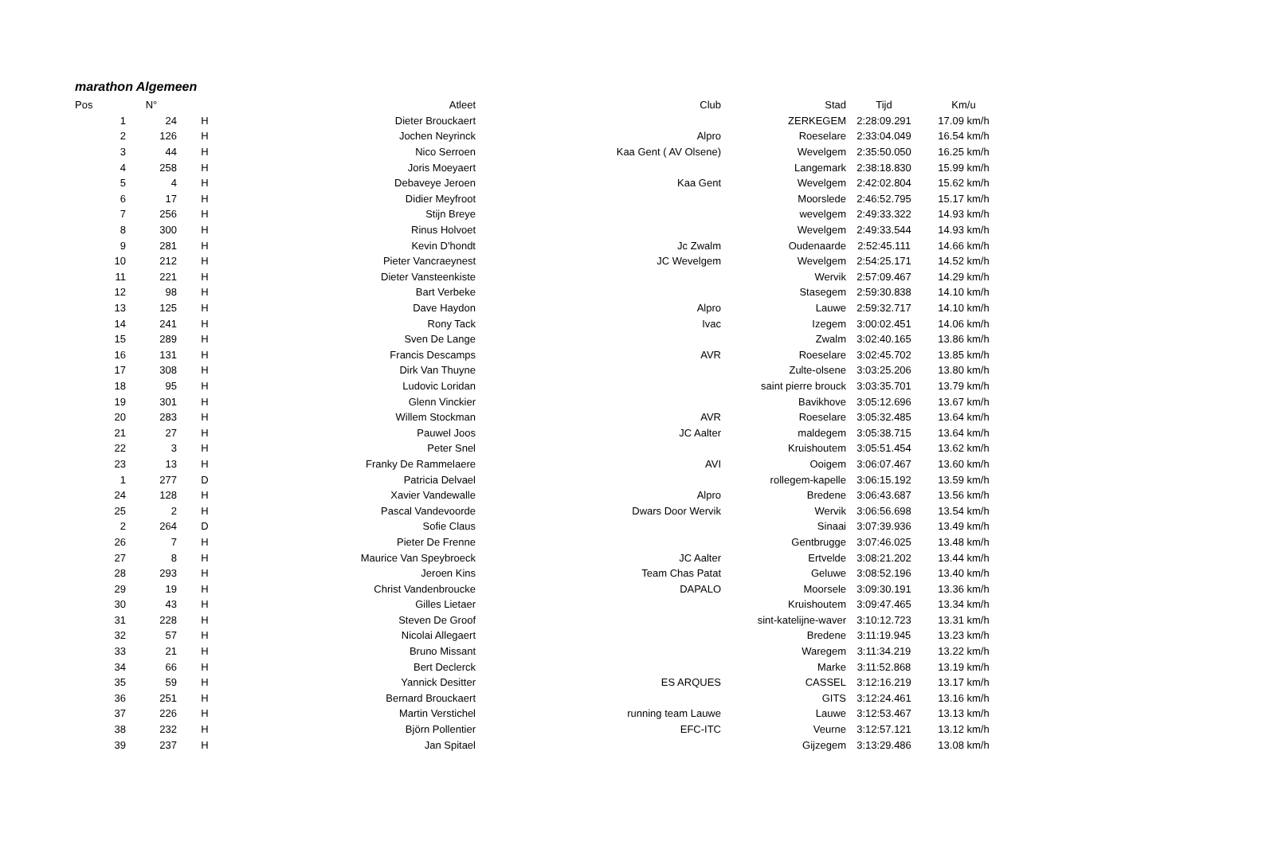marathon Algemeen
| Pos | N° | | | Atleet | Club | Stad | Tijd | Km/u |
| --- | --- | --- | --- | --- | --- | --- | --- | --- |
| 1 | 24 | H | | Dieter Brouckaert | | ZERKEGEM | 2:28:09.291 | 17.09 km/h |
| 2 | 126 | H | | Jochen Neyrinck | Alpro | Roeselare | 2:33:04.049 | 16.54 km/h |
| 3 | 44 | H | | Nico Serroen | Kaa Gent ( AV Olsene) | Wevelgem | 2:35:50.050 | 16.25 km/h |
| 4 | 258 | H | | Joris Moeyaert | | Langemark | 2:38:18.830 | 15.99 km/h |
| 5 | 4 | H | | Debaveye Jeroen | Kaa Gent | Wevelgem | 2:42:02.804 | 15.62 km/h |
| 6 | 17 | H | | Didier Meyfroot | | Moorslede | 2:46:52.795 | 15.17 km/h |
| 7 | 256 | H | | Stijn Breye | | wevelgem | 2:49:33.322 | 14.93 km/h |
| 8 | 300 | H | | Rinus Holvoet | | Wevelgem | 2:49:33.544 | 14.93 km/h |
| 9 | 281 | H | | Kevin D'hondt | Jc Zwalm | Oudenaarde | 2:52:45.111 | 14.66 km/h |
| 10 | 212 | H | | Pieter Vancraeynest | JC Wevelgem | Wevelgem | 2:54:25.171 | 14.52 km/h |
| 11 | 221 | H | | Dieter Vansteenkiste | | Wervik | 2:57:09.467 | 14.29 km/h |
| 12 | 98 | H | | Bart Verbeke | | Stasegem | 2:59:30.838 | 14.10 km/h |
| 13 | 125 | H | | Dave Haydon | Alpro | Lauwe | 2:59:32.717 | 14.10 km/h |
| 14 | 241 | H | | Rony Tack | Ivac | Izegem | 3:00:02.451 | 14.06 km/h |
| 15 | 289 | H | | Sven De Lange | | Zwalm | 3:02:40.165 | 13.86 km/h |
| 16 | 131 | H | | Francis Descamps | AVR | Roeselare | 3:02:45.702 | 13.85 km/h |
| 17 | 308 | H | | Dirk Van Thuyne | | Zulte-olsene | 3:03:25.206 | 13.80 km/h |
| 18 | 95 | H | | Ludovic Loridan | | saint pierre brouck | 3:03:35.701 | 13.79 km/h |
| 19 | 301 | H | | Glenn Vinckier | | Bavikhove | 3:05:12.696 | 13.67 km/h |
| 20 | 283 | H | | Willem Stockman | AVR | Roeselare | 3:05:32.485 | 13.64 km/h |
| 21 | 27 | H | | Pauwel Joos | JC Aalter | maldegem | 3:05:38.715 | 13.64 km/h |
| 22 | 3 | H | | Peter Snel | | Kruishoutem | 3:05:51.454 | 13.62 km/h |
| 23 | 13 | H | | Franky De Rammelaere | AVI | Ooigem | 3:06:07.467 | 13.60 km/h |
| 1 | 277 | D | | Patricia Delvael | | rollegem-kapelle | 3:06:15.192 | 13.59 km/h |
| 24 | 128 | H | | Xavier Vandewalle | Alpro | Bredene | 3:06:43.687 | 13.56 km/h |
| 25 | 2 | H | | Pascal Vandevoorde | Dwars Door Wervik | Wervik | 3:06:56.698 | 13.54 km/h |
| 2 | 264 | D | | Sofie Claus | | Sinaai | 3:07:39.936 | 13.49 km/h |
| 26 | 7 | H | | Pieter De Frenne | | Gentbrugge | 3:07:46.025 | 13.48 km/h |
| 27 | 8 | H | | Maurice Van Speybroeck | JC Aalter | Ertvelde | 3:08:21.202 | 13.44 km/h |
| 28 | 293 | H | | Jeroen Kins | Team Chas Patat | Geluwe | 3:08:52.196 | 13.40 km/h |
| 29 | 19 | H | | Christ Vandenbroucke | DAPALO | Moorsele | 3:09:30.191 | 13.36 km/h |
| 30 | 43 | H | | Gilles Lietaer | | Kruishoutem | 3:09:47.465 | 13.34 km/h |
| 31 | 228 | H | | Steven De Groof | | sint-katelijne-waver | 3:10:12.723 | 13.31 km/h |
| 32 | 57 | H | | Nicolai Allegaert | | Bredene | 3:11:19.945 | 13.23 km/h |
| 33 | 21 | H | | Bruno Missant | | Waregem | 3:11:34.219 | 13.22 km/h |
| 34 | 66 | H | | Bert Declerck | | Marke | 3:11:52.868 | 13.19 km/h |
| 35 | 59 | H | | Yannick Desitter | ES ARQUES | CASSEL | 3:12:16.219 | 13.17 km/h |
| 36 | 251 | H | | Bernard Brouckaert | | GITS | 3:12:24.461 | 13.16 km/h |
| 37 | 226 | H | | Martin Verstichel | running team Lauwe | Lauwe | 3:12:53.467 | 13.13 km/h |
| 38 | 232 | H | | Björn Pollentier | EFC-ITC | Veurne | 3:12:57.121 | 13.12 km/h |
| 39 | 237 | H | | Jan Spitael | | Gijzegem | 3:13:29.486 | 13.08 km/h |